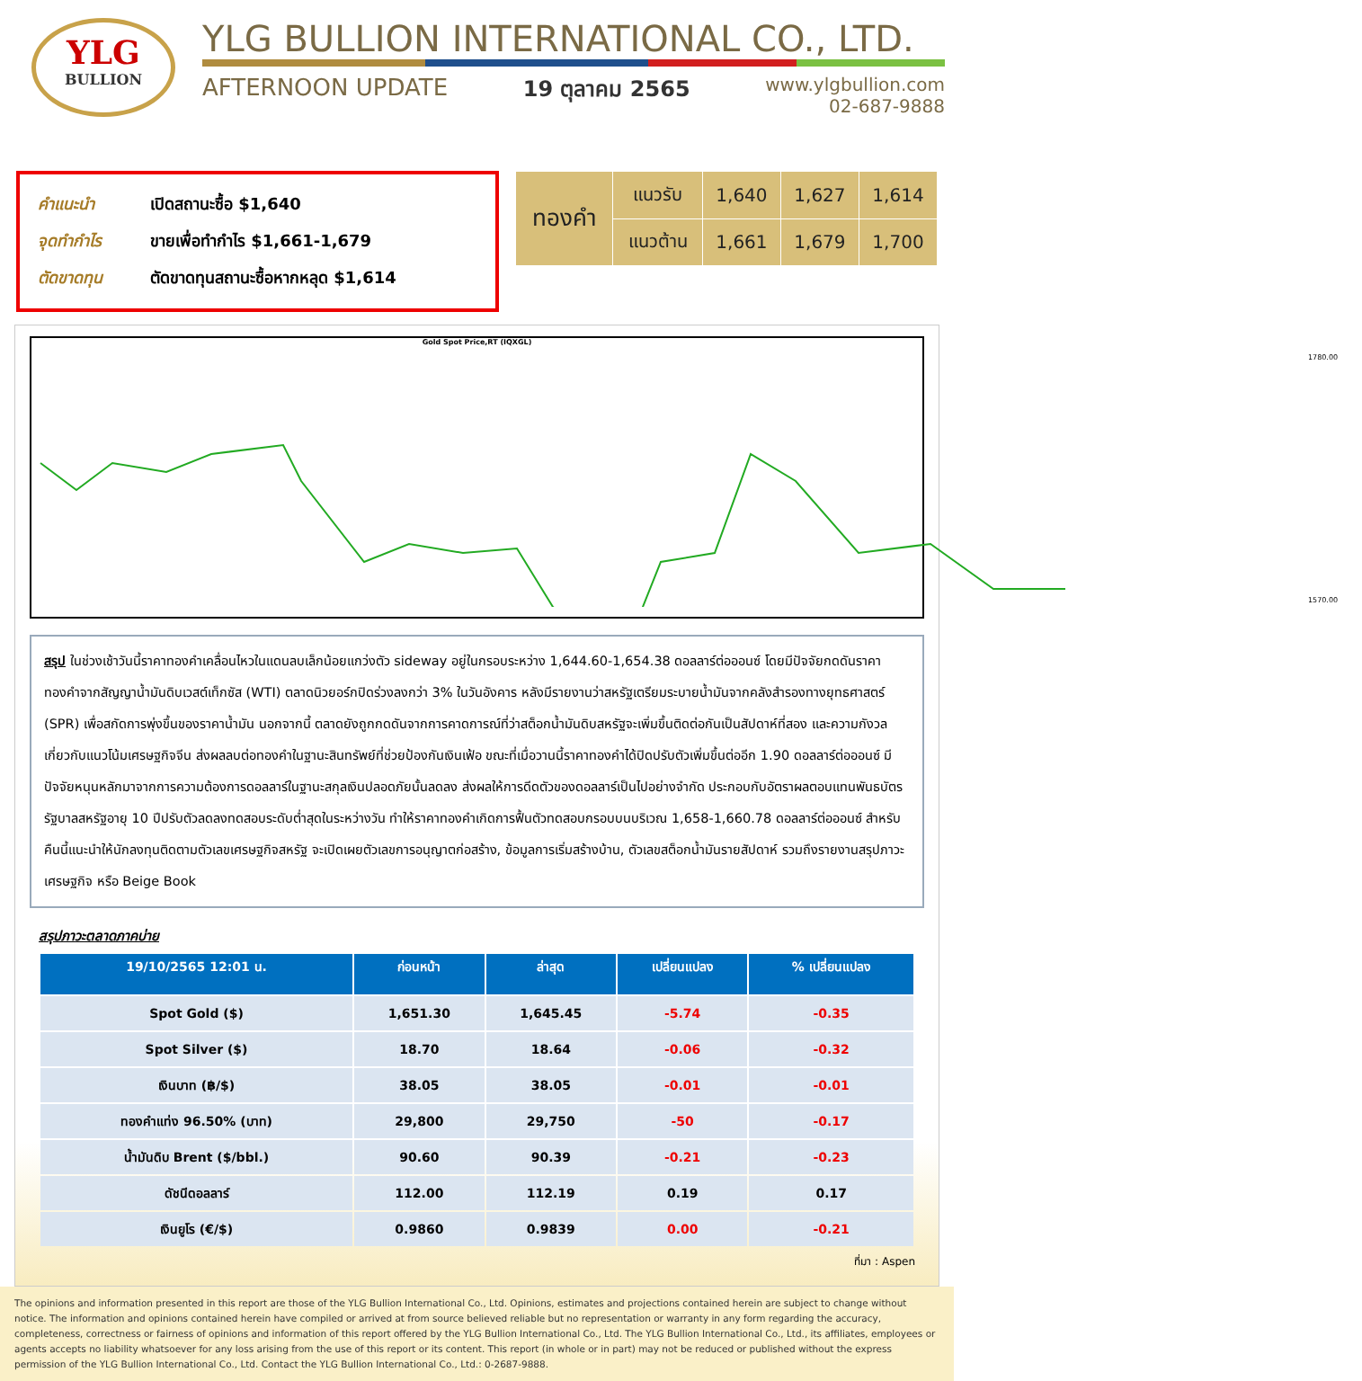YLG
BULLION
YLG BULLION INTERNATIONAL CO., LTD.
AFTERNOON UPDATE 19 ตุลาคม 2565 www.ylgbullion.com
02-687-9888
คำแนะนำ เปิดสถานะซื้อ $1,640
จุดทำกำไร ขายเพื่อทำกำไร $1,661-1,679
ตัดขาดทุน ตัดขาดทุนสถานะซื้อหากหลุด $1,614
| ทองคำ | แนวรับ | 1,640 | 1,627 | 1,614 |
| | แนวต้าน | 1,661 | 1,679 | 1,700 |
Gold Spot Price,RT (IQXGL)
1780.00
1570.00
สรุป ในช่วงเช้าวันนี้ราคาทองคำเคลื่อนไหวในแดนลบเล็กน้อยแกว่งตัว sideway อยู่ในกรอบระหว่าง 1,644.60-1,654.38 ดอลลาร์ต่อออนซ์ โดยมีปัจจัยกดดันราคาทองคำจากสัญญาน้ำมันดิบเวสต์เท็กซัส (WTI) ตลาดนิวยอร์กปิดร่วงลงกว่า 3% ในวันอังคาร หลังมีรายงานว่าสหรัฐเตรียมระบายน้ำมันจากคลังสำรองทางยุทธศาสตร์ (SPR) เพื่อสกัดการพุ่งขึ้นของราคาน้ำมัน นอกจากนี้ ตลาดยังถูกกดดันจากการคาดการณ์ที่ว่าสต็อกน้ำมันดิบสหรัฐจะเพิ่มขึ้นติดต่อกันเป็นสัปดาห์ที่สอง และความกังวลเกี่ยวกับแนวโน้มเศรษฐกิจจีน ส่งผลลบต่อทองคำในฐานะสินทรัพย์ที่ช่วยป้องกันเงินเฟ้อ ขณะที่เมื่อวานนี้ราคาทองคำได้ปิดปรับตัวเพิ่มขึ้นต่ออีก 1.90 ดอลลาร์ต่อออนซ์ มีปัจจัยหนุนหลักมาจากการความต้องการดอลลาร์ในฐานะสกุลเงินปลอดภัยนั้นลดลง ส่งผลให้การดีดตัวของดอลลาร์เป็นไปอย่างจำกัด ประกอบกับอัตราผลตอบแทนพันธบัตรรัฐบาลสหรัฐอายุ 10 ปีปรับตัวลดลงทดสอบระดับต่ำสุดในระหว่างวัน ทำให้ราคาทองคำเกิดการฟื้นตัวทดสอบกรอบบนบริเวณ 1,658-1,660.78 ดอลลาร์ต่อออนซ์ สำหรับคืนนี้แนะนำให้นักลงทุนติดตามตัวเลขเศรษฐกิจสหรัฐ จะเปิดเผยตัวเลขการอนุญาตก่อสร้าง, ข้อมูลการเริ่มสร้างบ้าน, ตัวเลขสต็อกน้ำมันรายสัปดาห์ รวมถึงรายงานสรุปภาวะเศรษฐกิจ หรือ Beige Book
สรุปภาวะตลาดภาคบ่าย
| 19/10/2565 12:01 น. | ก่อนหน้า | ล่าสุด | เปลี่ยนแปลง | % เปลี่ยนแปลง |
| --- | --- | --- | --- | --- |
| Spot Gold ($) | 1,651.30 | 1,645.45 | -5.74 | -0.35 |
| Spot Silver ($) | 18.70 | 18.64 | -0.06 | -0.32 |
| เงินบาท (฿/$) | 38.05 | 38.05 | -0.01 | -0.01 |
| ทองคำแท่ง 96.50% (บาท) | 29,800 | 29,750 | -50 | -0.17 |
| น้ำมันดิบ Brent ($/bbl.) | 90.60 | 90.39 | -0.21 | -0.23 |
| ดัชนีดอลลาร์ | 112.00 | 112.19 | 0.19 | 0.17 |
| เงินยูโร (€/$) | 0.9860 | 0.9839 | 0.00 | -0.21 |
ที่มา : Aspen
The opinions and information presented in this report are those of the YLG Bullion International Co., Ltd. Opinions, estimates and projections contained herein are subject to change without notice. The information and opinions contained herein have compiled or arrived at from source believed reliable but no representation or warranty in any form regarding the accuracy, completeness, correctness or fairness of opinions and information of this report offered by the YLG Bullion International Co., Ltd. The YLG Bullion International Co., Ltd., its affiliates, employees or agents accepts no liability whatsoever for any loss arising from the use of this report or its content. This report (in whole or in part) may not be reduced or published without the express permission of the YLG Bullion International Co., Ltd. Contact the YLG Bullion International Co., Ltd.: 0-2687-9888.